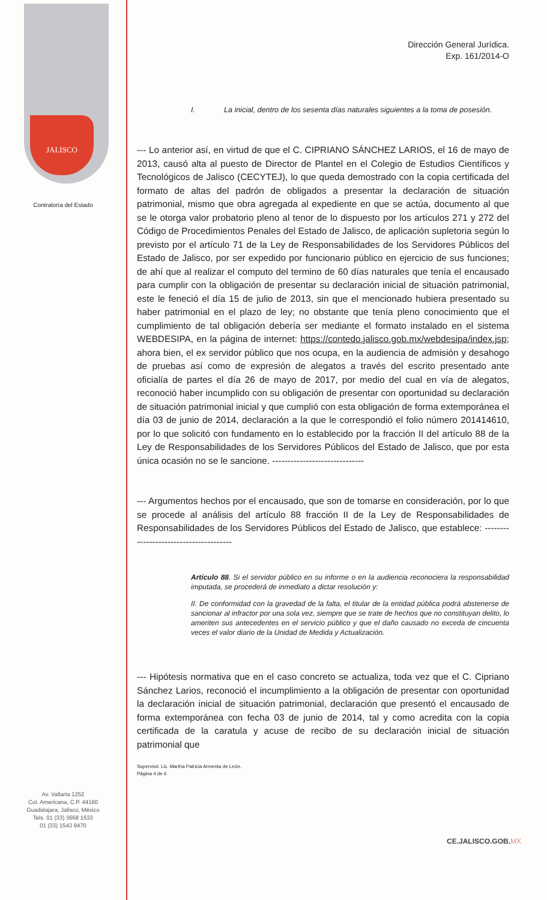JALISCO
Contraloría del Estado
Av. Vallarta 1252
Col. Americana, C.P. 44160
Guadalajara, Jalisco, México
Tels. 01 (33) 3668 1633
01 (33) 1543 9470
Dirección General Jurídica.
Exp. 161/2014-O
I. La inicial, dentro de los sesenta días naturales siguientes a la toma de posesión.
--- Lo anterior así, en virtud de que el C. CIPRIANO SÁNCHEZ LARIOS, el 16 de mayo de 2013, causó alta al puesto de Director de Plantel en el Colegio de Estudios Científicos y Tecnológicos de Jalisco (CECYTEJ), lo que queda demostrado con la copia certificada del formato de altas del padrón de obligados a presentar la declaración de situación patrimonial, mismo que obra agregada al expediente en que se actúa, documento al que se le otorga valor probatorio pleno al tenor de lo dispuesto por los artículos 271 y 272 del Código de Procedimientos Penales del Estado de Jalisco, de aplicación supletoria según lo previsto por el artículo 71 de la Ley de Responsabilidades de los Servidores Públicos del Estado de Jalisco, por ser expedido por funcionario público en ejercicio de sus funciones; de ahí que al realizar el computo del termino de 60 días naturales que tenía el encausado para cumplir con la obligación de presentar su declaración inicial de situación patrimonial, este le feneció el día 15 de julio de 2013, sin que el mencionado hubiera presentado su haber patrimonial en el plazo de ley; no obstante que tenía pleno conocimiento que el cumplimiento de tal obligación debería ser mediante el formato instalado en el sistema WEBDESIPA, en la página de internet: https://contedo.jalisco.gob.mx/webdesipa/index.jsp; ahora bien, el ex servidor público que nos ocupa, en la audiencia de admisión y desahogo de pruebas así como de expresión de alegatos a través del escrito presentado ante oficialía de partes el día 26 de mayo de 2017, por medio del cual en vía de alegatos, reconoció haber incumplido con su obligación de presentar con oportunidad su declaración de situación patrimonial inicial y que cumplió con esta obligación de forma extemporánea el día 03 de junio de 2014, declaración a la que le correspondió el folio número 201414610, por lo que solicitó con fundamento en lo establecido por la fracción II del artículo 88 de la Ley de Responsabilidades de los Servidores Públicos del Estado de Jalisco, que por esta única ocasión no se le sancione. ------------------------------
--- Argumentos hechos por el encausado, que son de tomarse en consideración, por lo que se procede al análisis del artículo 88 fracción II de la Ley de Responsabilidades de Responsabilidades de los Servidores Públicos del Estado de Jalisco, que establece: ---------------------------------------
Artículo 88. Si el servidor público en su informe o en la audiencia reconociera la responsabilidad imputada, se procederá de inmediato a dictar resolución y:
II. De conformidad con la gravedad de la falta, el titular de la entidad pública podrá abstenerse de sancionar al infractor por una sola vez, siempre que se trate de hechos que no constituyan delito, lo ameriten sus antecedentes en el servicio público y que el daño causado no exceda de cincuenta veces el valor diario de la Unidad de Medida y Actualización.
--- Hipótesis normativa que en el caso concreto se actualiza, toda vez que el C. Cipriano Sánchez Larios, reconoció el incumplimiento a la obligación de presentar con oportunidad la declaración inicial de situación patrimonial, declaración que presentó el encausado de forma extemporánea con fecha 03 de junio de 2014, tal y como acredita con la copia certificada de la caratula y acuse de recibo de su declaración inicial de situación patrimonial que
CE.JALISCO.GOB.MX
Supervisó: Lic. Martha Patricia Armenta de León.
Página 4 de 6